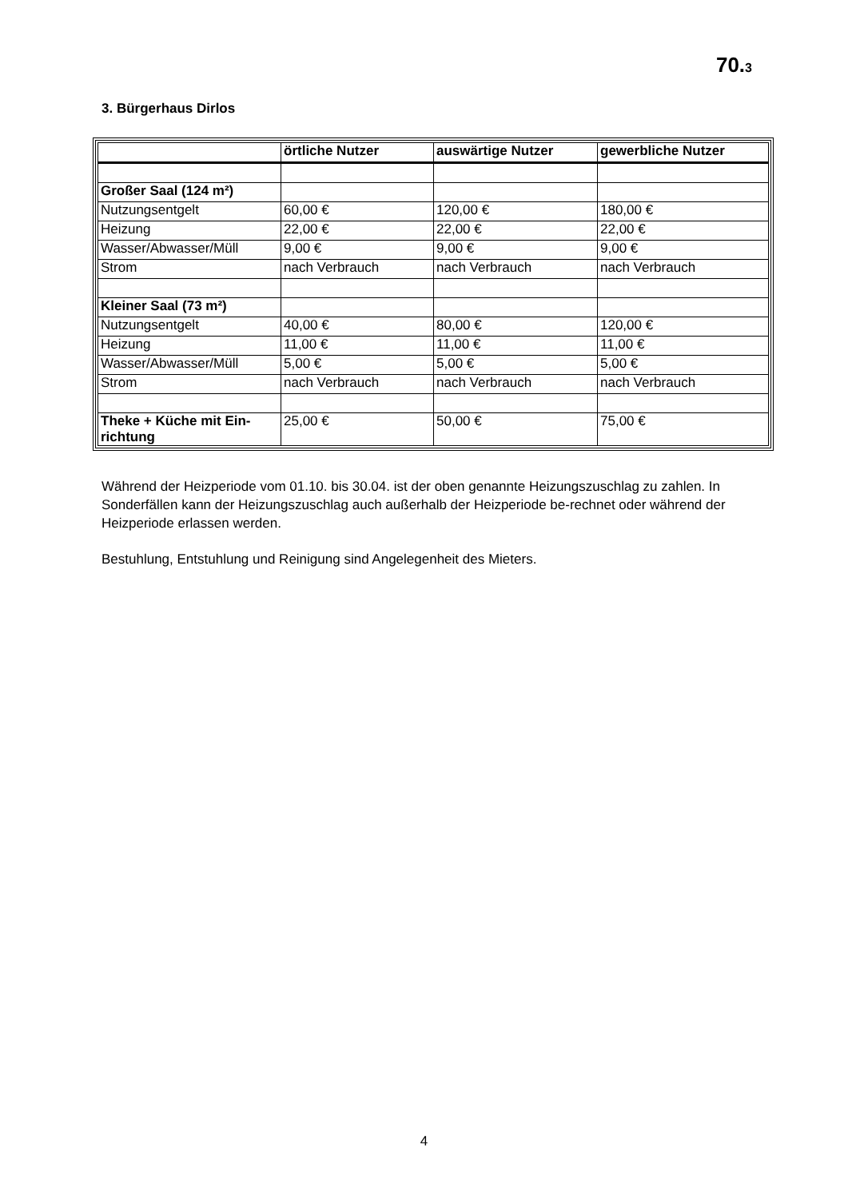70.3
3. Bürgerhaus Dirlos
| | örtliche Nutzer | auswärtige Nutzer | gewerbliche Nutzer |
| --- | --- | --- | --- |
| Großer Saal (124 m²) | | | |
| Nutzungsentgelt | 60,00 € | 120,00 € | 180,00 € |
| Heizung | 22,00 € | 22,00 € | 22,00 € |
| Wasser/Abwasser/Müll | 9,00 € | 9,00 € | 9,00 € |
| Strom | nach Verbrauch | nach Verbrauch | nach Verbrauch |
| Kleiner Saal (73 m²) | | | |
| Nutzungsentgelt | 40,00 € | 80,00 € | 120,00 € |
| Heizung | 11,00 € | 11,00 € | 11,00 € |
| Wasser/Abwasser/Müll | 5,00 € | 5,00 € | 5,00 € |
| Strom | nach Verbrauch | nach Verbrauch | nach Verbrauch |
| Theke + Küche mit Ein- richtung | 25,00 € | 50,00 € | 75,00 € |
Während der Heizperiode vom 01.10. bis 30.04. ist der oben genannte Heizungszuschlag zu zahlen. In Sonderfällen kann der Heizungszuschlag auch außerhalb der Heizperiode be-rechnet oder während der Heizperiode erlassen werden.
Bestuhlung, Entstuhlung und Reinigung sind Angelegenheit des Mieters.
4